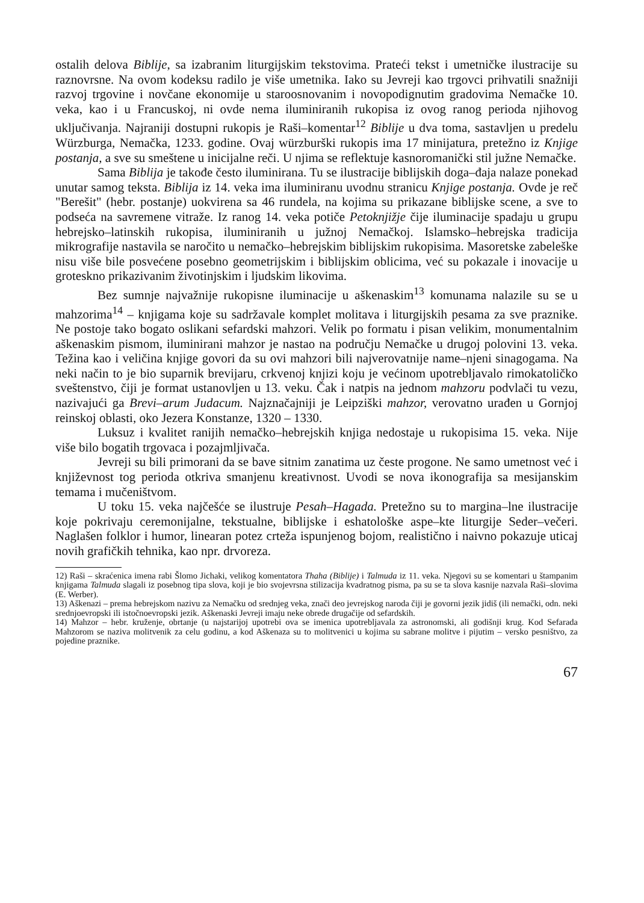ostalih delova Biblije, sa izabranim liturgijskim tekstovima. Prateći tekst i umetničke ilustracije su raznovrsne. Na ovom kodeksu radilo je više umetnika. Iako su Jevreji kao trgovci prihvatili snažniji razvoj trgovine i novčane ekonomije u staroosnovanim i novopodignutim gradovima Nemačke 10. veka, kao i u Francuskoj, ni ovde nema iluminiranih rukopisa iz ovog ranog perioda njihovog uključivanja. Najraniji dostupni rukopis je Raši–komentar<sup>12</sup> Biblije u dva toma, sastavljen u predelu Würzburga, Nemačka, 1233. godine. Ovaj würzburški rukopis ima 17 minijatura, pretežno iz Knjige postanja, a sve su smeštene u inicijalne reči. U njima se reflektuje kasnoromanički stil južne Nemačke.
Sama Biblija je takođe često iluminirana. Tu se ilustracije biblijskih doga–đaja nalaze ponekad unutar samog teksta. Biblija iz 14. veka ima iluminiranu uvodnu stranicu Knjige postanja. Ovde je reč "Berešit" (hebr. postanje) uokvirena sa 46 rundela, na kojima su prikazane biblijske scene, a sve to podseća na savremene vitraže. Iz ranog 14. veka potiče Petoknjižje čije iluminacije spadaju u grupu hebrejsko–latinskih rukopisa, iluminiranih u južnoj Nemačkoj. Islamsko–hebrejska tradicija mikrografije nastavila se naročito u nemačko–hebrejskim biblijskim rukopisima. Masoretske zabeleške nisu više bile posvećene posebno geometrijskim i biblijskim oblicima, već su pokazale i inovacije u groteskno prikazivanim životinjskim i ljudskim likovima.
Bez sumnje najvažnije rukopisne iluminacije u aškenaskim<sup>13</sup> komunama nalazile su se u mahzorima<sup>14</sup> – knjigama koje su sadržavale komplet molitava i liturgijskih pesama za sve praznike. Ne postoje tako bogato oslikani sefardski mahzori. Velik po formatu i pisan velikim, monumentalnim aškenaskim pismom, iluminirani mahzor je nastao na području Nemačke u drugoj polovini 13. veka. Težina kao i veličina knjige govori da su ovi mahzori bili najverovatnije name–njeni sinagogama. Na neki način to je bio suparnik brevijaru, crkvenoj knjizi koju je većinom upotrebljavalo rimokatoličko sveštenstvo, čiji je format ustanovljen u 13. veku. Čak i natpis na jednom mahzoru podvlači tu vezu, nazivajući ga Brevi–arum Judacum. Najznačajniji je Leipziški mahzor, verovatno urađen u Gornjoj reinskoj oblasti, oko Jezera Konstanze, 1320 – 1330.
Luksuz i kvalitet ranijih nemačko–hebrejskih knjiga nedostaje u rukopisima 15. veka. Nije više bilo bogatih trgovaca i pozajmljivača.
Jevreji su bili primorani da se bave sitnim zanatima uz česte progone. Ne samo umetnost već i književnost tog perioda otkriva smanjenu kreativnost. Uvodi se nova ikonografija sa mesijanskim temama i mučeništvom.
U toku 15. veka najčešće se ilustruje Pesah–Hagada. Pretežno su to margina–lne ilustracije koje pokrivaju ceremonijalne, tekstualne, biblijske i eshatološke aspe–kte liturgije Seder–večeri. Naglašen folklor i humor, linearan potez crteža ispunjenog bojom, realistično i naivno pokazuje uticaj novih grafičkih tehnika, kao npr. drvoreza.
12) Raši – skraćenica imena rabi Šlomo Jichaki, velikog komentatora Thaha (Biblije) i Talmuda iz 11. veka. Njegovi su se komentari u štampanim knjigama Talmuda slagali iz posebnog tipa slova, koji je bio svojevrsna stilizacija kvadratnog pisma, pa su se ta slova kasnije nazvala Raši–slovima (E. Werber).
13) Aškenazi – prema hebrejskom nazivu za Nemačku od srednjeg veka, znači deo jevrejskog naroda čiji je govorni jezik jidiš (ili nemački, odn. neki srednjoevropski ili istočnoevropski jezik. Aškenaski Jevreji imaju neke obrede drugačije od sefardskih.
14) Mahzor – hebr. kruženje, obrtanje (u najstarijoj upotrebi ova se imenica upotrebljavala za astronomski, ali godišnji krug. Kod Sefarada Mahzorom se naziva molitvenik za celu godinu, a kod Aškenaza su to molitvenici u kojima su sabrane molitve i pijutim – versko pesništvo, za pojedine praznike.
67